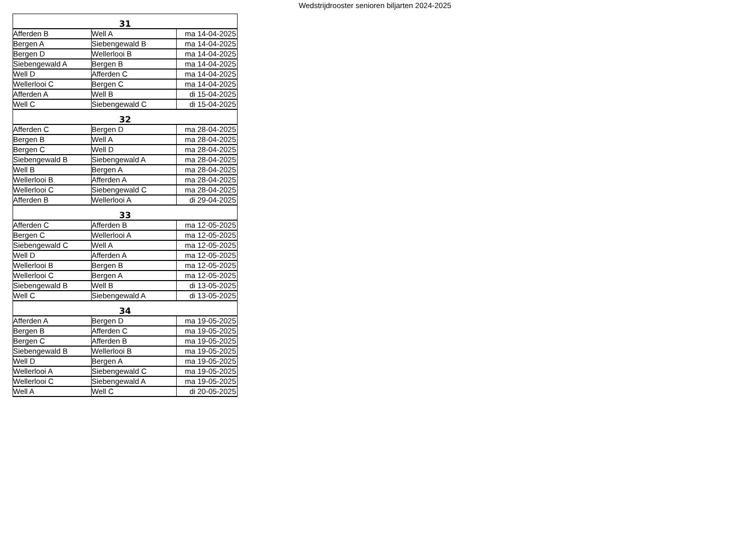Wedstrijdrooster senioren biljarten 2024-2025
| 31 | | |
| --- | --- | --- |
| Afferden B | Well A | ma 14-04-2025 |
| Bergen A | Siebengewald B | ma 14-04-2025 |
| Bergen D | Wellerlooi B | ma 14-04-2025 |
| Siebengewald A | Bergen B | ma 14-04-2025 |
| Well D | Afferden C | ma 14-04-2025 |
| Wellerlooi C | Bergen C | ma 14-04-2025 |
| Afferden A | Well B | di 15-04-2025 |
| Well C | Siebengewald C | di 15-04-2025 |
| 32 | | |
| Afferden C | Bergen D | ma 28-04-2025 |
| Bergen B | Well A | ma 28-04-2025 |
| Bergen C | Well D | ma 28-04-2025 |
| Siebengewald B | Siebengewald A | ma 28-04-2025 |
| Well B | Bergen A | ma 28-04-2025 |
| Wellerlooi B | Afferden A | ma 28-04-2025 |
| Wellerlooi C | Siebengewald C | ma 28-04-2025 |
| Afferden B | Wellerlooi A | di 29-04-2025 |
| 33 | | |
| Afferden C | Afferden B | ma 12-05-2025 |
| Bergen C | Wellerlooi A | ma 12-05-2025 |
| Siebengewald C | Well A | ma 12-05-2025 |
| Well D | Afferden A | ma 12-05-2025 |
| Wellerlooi B | Bergen B | ma 12-05-2025 |
| Wellerlooi C | Bergen A | ma 12-05-2025 |
| Siebengewald B | Well B | di 13-05-2025 |
| Well C | Siebengewald A | di 13-05-2025 |
| 34 | | |
| Afferden A | Bergen D | ma 19-05-2025 |
| Bergen B | Afferden C | ma 19-05-2025 |
| Bergen C | Afferden B | ma 19-05-2025 |
| Siebengewald B | Wellerlooi B | ma 19-05-2025 |
| Well D | Bergen A | ma 19-05-2025 |
| Wellerlooi A | Siebengewald C | ma 19-05-2025 |
| Wellerlooi C | Siebengewald A | ma 19-05-2025 |
| Well A | Well C | di 20-05-2025 |